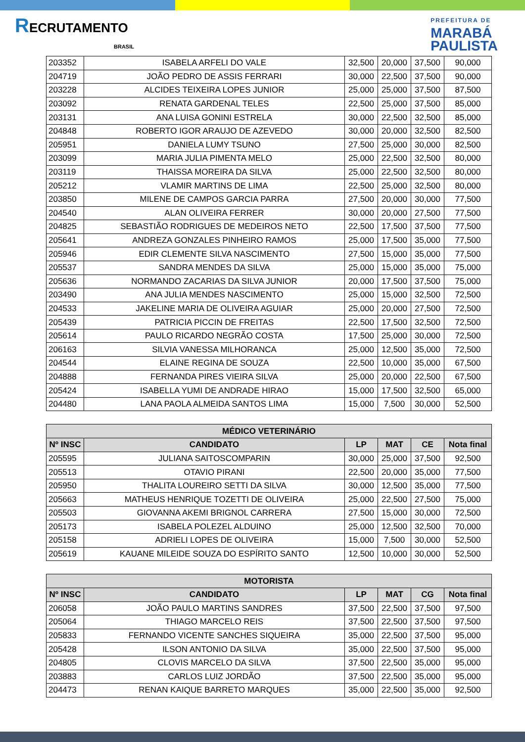RECRUTAMENTO
BRASIL
PREFEITURA DE
MARABÁ
PAULISTA
| 203352 | ISABELA ARFELI DO VALE | 32,500 | 20,000 | 37,500 | 90,000 |
| 204719 | JOÃO PEDRO DE ASSIS FERRARI | 30,000 | 22,500 | 37,500 | 90,000 |
| 203228 | ALCIDES TEIXEIRA LOPES JUNIOR | 25,000 | 25,000 | 37,500 | 87,500 |
| 203092 | RENATA GARDENAL TELES | 22,500 | 25,000 | 37,500 | 85,000 |
| 203131 | ANA LUISA GONINI ESTRELA | 30,000 | 22,500 | 32,500 | 85,000 |
| 204848 | ROBERTO IGOR ARAUJO DE AZEVEDO | 30,000 | 20,000 | 32,500 | 82,500 |
| 205951 | DANIELA LUMY TSUNO | 27,500 | 25,000 | 30,000 | 82,500 |
| 203099 | MARIA JULIA PIMENTA MELO | 25,000 | 22,500 | 32,500 | 80,000 |
| 203119 | THAISSA MOREIRA DA SILVA | 25,000 | 22,500 | 32,500 | 80,000 |
| 205212 | VLAMIR MARTINS DE LIMA | 22,500 | 25,000 | 32,500 | 80,000 |
| 203850 | MILENE DE CAMPOS GARCIA PARRA | 27,500 | 20,000 | 30,000 | 77,500 |
| 204540 | ALAN OLIVEIRA FERRER | 30,000 | 20,000 | 27,500 | 77,500 |
| 204825 | SEBASTIÃO RODRIGUES DE MEDEIROS NETO | 22,500 | 17,500 | 37,500 | 77,500 |
| 205641 | ANDREZA GONZALES PINHEIRO RAMOS | 25,000 | 17,500 | 35,000 | 77,500 |
| 205946 | EDIR CLEMENTE SILVA NASCIMENTO | 27,500 | 15,000 | 35,000 | 77,500 |
| 205537 | SANDRA MENDES DA SILVA | 25,000 | 15,000 | 35,000 | 75,000 |
| 205636 | NORMANDO ZACARIAS DA SILVA JUNIOR | 20,000 | 17,500 | 37,500 | 75,000 |
| 203490 | ANA JULIA MENDES NASCIMENTO | 25,000 | 15,000 | 32,500 | 72,500 |
| 204533 | JAKELINE MARIA DE OLIVEIRA AGUIAR | 25,000 | 20,000 | 27,500 | 72,500 |
| 205439 | PATRICIA PICCIN DE FREITAS | 22,500 | 17,500 | 32,500 | 72,500 |
| 205614 | PAULO RICARDO NEGRÃO COSTA | 17,500 | 25,000 | 30,000 | 72,500 |
| 206163 | SILVIA VANESSA MILHORANCA | 25,000 | 12,500 | 35,000 | 72,500 |
| 204544 | ELAINE REGINA DE SOUZA | 22,500 | 10,000 | 35,000 | 67,500 |
| 204888 | FERNANDA PIRES VIEIRA SILVA | 25,000 | 20,000 | 22,500 | 67,500 |
| 205424 | ISABELLA YUMI DE ANDRADE HIRAO | 15,000 | 17,500 | 32,500 | 65,000 |
| 204480 | LANA PAOLA ALMEIDA SANTOS LIMA | 15,000 | 7,500 | 30,000 | 52,500 |
| MÉDICO VETERINÁRIO | | | | | |
| --- | --- | --- | --- | --- | --- |
| Nº INSC | CANDIDATO | LP | MAT | CE | Nota final |
| 205595 | JULIANA SAITOSCOMPARIN | 30,000 | 25,000 | 37,500 | 92,500 |
| 205513 | OTAVIO PIRANI | 22,500 | 20,000 | 35,000 | 77,500 |
| 205950 | THALITA LOUREIRO SETTI DA SILVA | 30,000 | 12,500 | 35,000 | 77,500 |
| 205663 | MATHEUS HENRIQUE TOZETTI DE OLIVEIRA | 25,000 | 22,500 | 27,500 | 75,000 |
| 205503 | GIOVANNA AKEMI BRIGNOL CARRERA | 27,500 | 15,000 | 30,000 | 72,500 |
| 205173 | ISABELA POLEZEL ALDUINO | 25,000 | 12,500 | 32,500 | 70,000 |
| 205158 | ADRIELI LOPES DE OLIVEIRA | 15,000 | 7,500 | 30,000 | 52,500 |
| 205619 | KAUANE MILEIDE SOUZA DO ESPÍRITO SANTO | 12,500 | 10,000 | 30,000 | 52,500 |
| MOTORISTA | | | | | |
| --- | --- | --- | --- | --- | --- |
| Nº INSC | CANDIDATO | LP | MAT | CG | Nota final |
| 206058 | JOÃO PAULO MARTINS SANDRES | 37,500 | 22,500 | 37,500 | 97,500 |
| 205064 | THIAGO MARCELO REIS | 37,500 | 22,500 | 37,500 | 97,500 |
| 205833 | FERNANDO VICENTE SANCHES SIQUEIRA | 35,000 | 22,500 | 37,500 | 95,000 |
| 205428 | ILSON ANTONIO DA SILVA | 35,000 | 22,500 | 37,500 | 95,000 |
| 204805 | CLOVIS MARCELO DA SILVA | 37,500 | 22,500 | 35,000 | 95,000 |
| 203883 | CARLOS LUIZ JORDÃO | 37,500 | 22,500 | 35,000 | 95,000 |
| 204473 | RENAN KAIQUE BARRETO MARQUES | 35,000 | 22,500 | 35,000 | 92,500 |